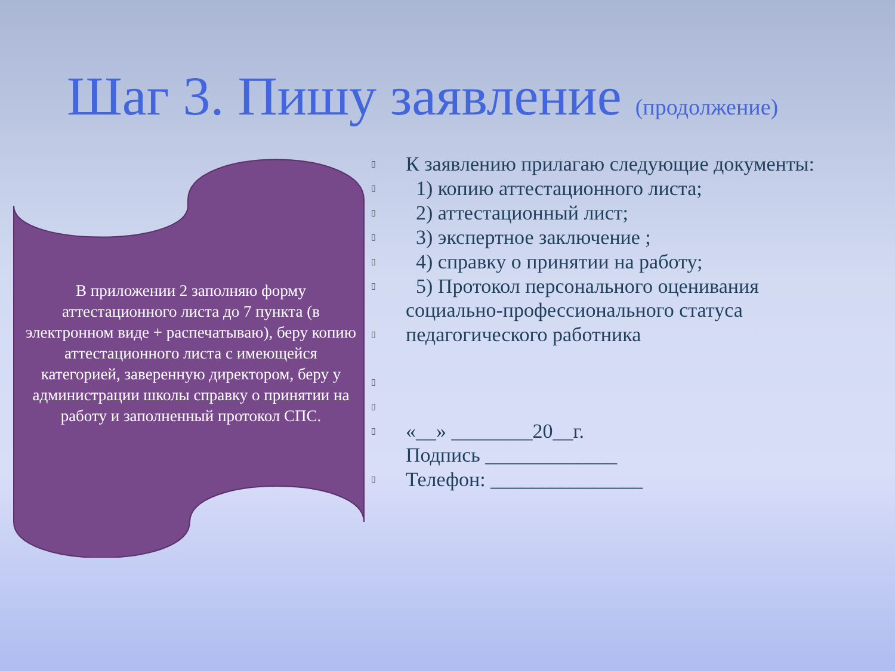Шаг 3. Пишу заявление (продолжение)
В приложении 2 заполняю форму аттестационного листа до 7 пункта (в электронном виде + распечатываю), беру копию аттестационного листа с имеющейся категорией, заверенную директором, беру у администрации школы справку о принятии на работу и заполненный протокол СПС.
▯ К заявлению прилагаю следующие документы:
▯ 1) копию аттестационного листа;
▯ 2) аттестационный лист;
▯ 3) экспертное заключение ;
▯ 4) справку о принятии на работу;
▯ 5) Протокол персонального оценивания социально-профессионального статуса
▯ педагогического работника
▯
▯
▯ «__» ________20__г.
Подпись _____________
▯ Телефон: _______________